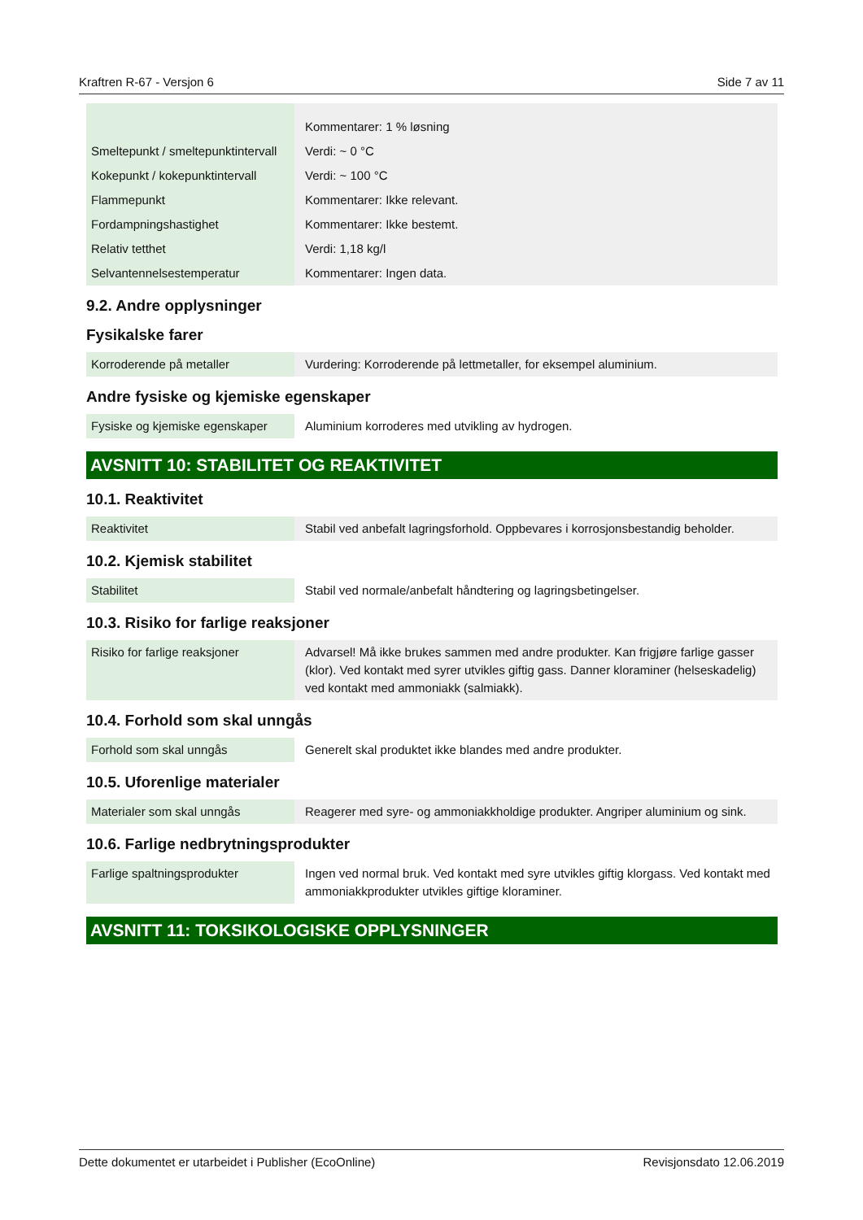Kraftren R-67 - Versjon 6 Side 7 av 11
| | Kommentarer: 1 % løsning |
| Smeltepunkt / smeltepunktintervall | Verdi: ~ 0 °C |
| Kokepunkt / kokepunktintervall | Verdi: ~ 100 °C |
| Flammepunkt | Kommentarer: Ikke relevant. |
| Fordampningshastighet | Kommentarer: Ikke bestemt. |
| Relativ tetthet | Verdi: 1,18 kg/l |
| Selvantennelsestemperatur | Kommentarer: Ingen data. |
9.2. Andre opplysninger
Fysikalske farer
| Korroderende på metaller | Vurdering: Korroderende på lettmetaller, for eksempel aluminium. |
Andre fysiske og kjemiske egenskaper
| Fysiske og kjemiske egenskaper | Aluminium korroderes med utvikling av hydrogen. |
AVSNITT 10: STABILITET OG REAKTIVITET
10.1. Reaktivitet
| Reaktivitet | Stabil ved anbefalt lagringsforhold. Oppbevares i korrosjonsbestandig beholder. |
10.2. Kjemisk stabilitet
| Stabilitet | Stabil ved normale/anbefalt håndtering og lagringsbetingelser. |
10.3. Risiko for farlige reaksjoner
| Risiko for farlige reaksjoner | Advarsel! Må ikke brukes sammen med andre produkter. Kan frigjøre farlige gasser (klor). Ved kontakt med syrer utvikles giftig gass. Danner kloraminer (helseskadelig) ved kontakt med ammoniakk (salmiakk). |
10.4. Forhold som skal unngås
| Forhold som skal unngås | Generelt skal produktet ikke blandes med andre produkter. |
10.5. Uforenlige materialer
| Materialer som skal unngås | Reagerer med syre- og ammoniakkholdige produkter. Angriper aluminium og sink. |
10.6. Farlige nedbrytningsprodukter
| Farlige spaltningsprodukter | Ingen ved normal bruk. Ved kontakt med syre utvikles giftig klorgass. Ved kontakt med ammoniakkprodukter utvikles giftige kloraminer. |
AVSNITT 11: TOKSIKOLOGISKE OPPLYSNINGER
Dette dokumentet er utarbeidet i Publisher (EcoOnline) Revisjonsdato 12.06.2019